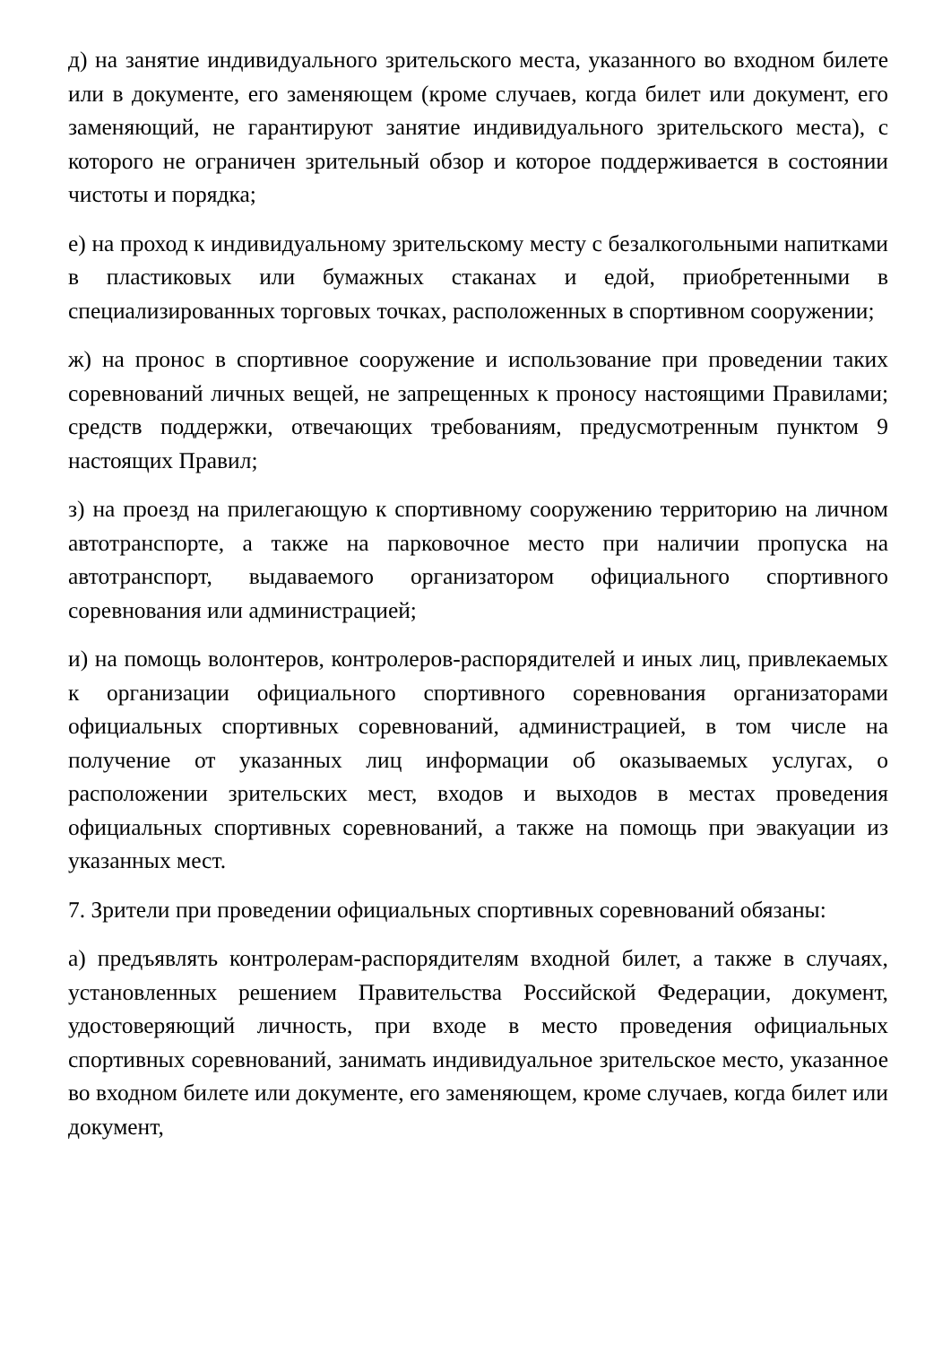д) на занятие индивидуального зрительского места, указанного во входном билете или в документе, его заменяющем (кроме случаев, когда билет или документ, его заменяющий, не гарантируют занятие индивидуального зрительского места), с которого не ограничен зрительный обзор и которое поддерживается в состоянии чистоты и порядка;
е) на проход к индивидуальному зрительскому месту с безалкогольными напитками в пластиковых или бумажных стаканах и едой, приобретенными в специализированных торговых точках, расположенных в спортивном сооружении;
ж) на пронос в спортивное сооружение и использование при проведении таких соревнований личных вещей, не запрещенных к проносу настоящими Правилами; средств поддержки, отвечающих требованиям, предусмотренным пунктом 9 настоящих Правил;
з) на проезд на прилегающую к спортивному сооружению территорию на личном автотранспорте, а также на парковочное место при наличии пропуска на автотранспорт, выдаваемого организатором официального спортивного соревнования или администрацией;
и) на помощь волонтеров, контролеров-распорядителей и иных лиц, привлекаемых к организации официального спортивного соревнования организаторами официальных спортивных соревнований, администрацией, в том числе на получение от указанных лиц информации об оказываемых услугах, о расположении зрительских мест, входов и выходов в местах проведения официальных спортивных соревнований, а также на помощь при эвакуации из указанных мест.
7. Зрители при проведении официальных спортивных соревнований обязаны:
а) предъявлять контролерам-распорядителям входной билет, а также в случаях, установленных решением Правительства Российской Федерации, документ, удостоверяющий личность, при входе в место проведения официальных спортивных соревнований, занимать индивидуальное зрительское место, указанное во входном билете или документе, его заменяющем, кроме случаев, когда билет или документ,